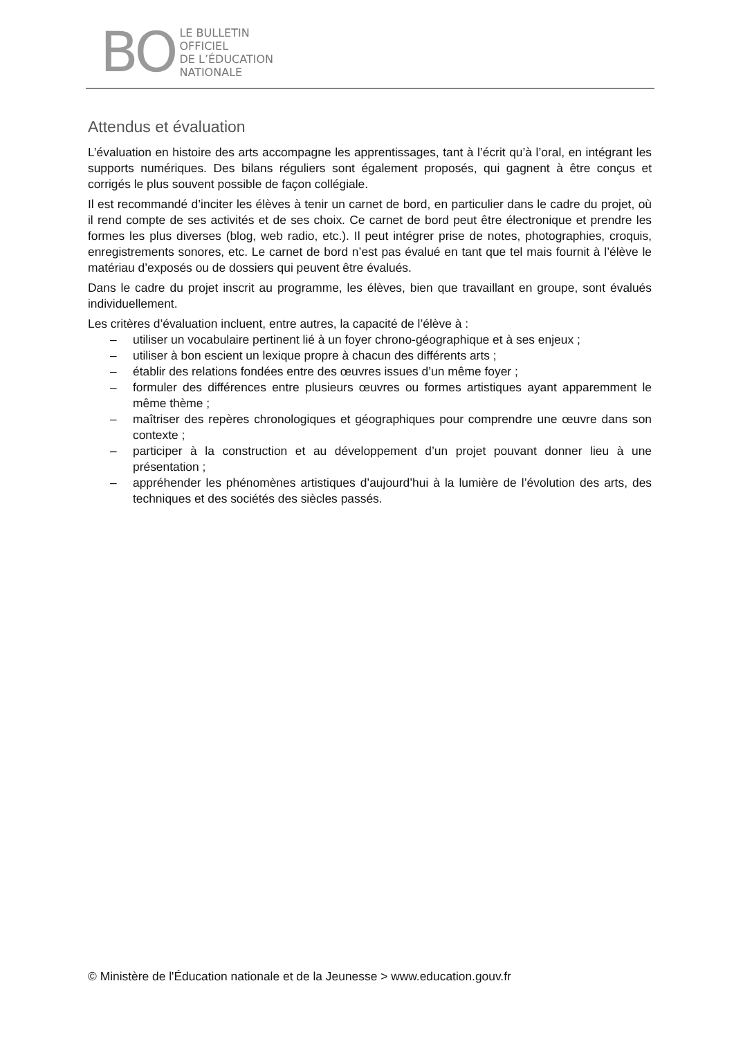BO
LE BULLETIN
OFFICIEL
DE L’ÉDUCATION
NATIONALE
Attendus et évaluation
L’évaluation en histoire des arts accompagne les apprentissages, tant à l’écrit qu’à l’oral, en intégrant les supports numériques. Des bilans réguliers sont également proposés, qui gagnent à être conçus et corrigés le plus souvent possible de façon collégiale.
Il est recommandé d’inciter les élèves à tenir un carnet de bord, en particulier dans le cadre du projet, où il rend compte de ses activités et de ses choix. Ce carnet de bord peut être électronique et prendre les formes les plus diverses (blog, web radio, etc.). Il peut intégrer prise de notes, photographies, croquis, enregistrements sonores, etc. Le carnet de bord n’est pas évalué en tant que tel mais fournit à l’élève le matériau d’exposés ou de dossiers qui peuvent être évalués.
Dans le cadre du projet inscrit au programme, les élèves, bien que travaillant en groupe, sont évalués individuellement.
Les critères d’évaluation incluent, entre autres, la capacité de l’élève à :
– utiliser un vocabulaire pertinent lié à un foyer chrono-géographique et à ses enjeux ;
– utiliser à bon escient un lexique propre à chacun des différents arts ;
– établir des relations fondées entre des œuvres issues d’un même foyer ;
– formuler des différences entre plusieurs œuvres ou formes artistiques ayant apparemment le même thème ;
– maîtriser des repères chronologiques et géographiques pour comprendre une œuvre dans son contexte ;
– participer à la construction et au développement d’un projet pouvant donner lieu à une présentation ;
– appréhender les phénomènes artistiques d’aujourd’hui à la lumière de l’évolution des arts, des techniques et des sociétés des siècles passés.
© Ministère de l'Éducation nationale et de la Jeunesse > www.education.gouv.fr